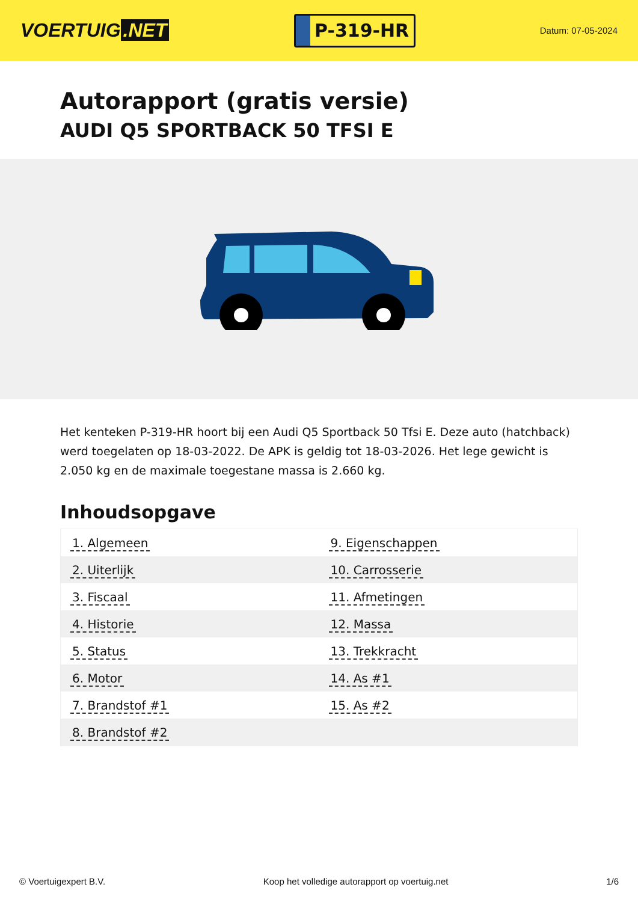VOERTUIG.NET
P-319-HR
Datum: 07-05-2024
Autorapport (gratis versie)
AUDI Q5 SPORTBACK 50 TFSI E
Het kenteken P-319-HR hoort bij een Audi Q5 Sportback 50 Tfsi E. Deze auto (hatchback) werd toegelaten op 18-03-2022. De APK is geldig tot 18-03-2026. Het lege gewicht is 2.050 kg en de maximale toegestane massa is 2.660 kg.
Inhoudsopgave
| 1. Algemeen | 9. Eigenschappen |
| 2. Uiterlijk | 10. Carrosserie |
| 3. Fiscaal | 11. Afmetingen |
| 4. Historie | 12. Massa |
| 5. Status | 13. Trekkracht |
| 6. Motor | 14. As #1 |
| 7. Brandstof #1 | 15. As #2 |
| 8. Brandstof #2 | |
© Voertuigexpert B.V. Koop het volledige autorapport op voertuig.net 1/6